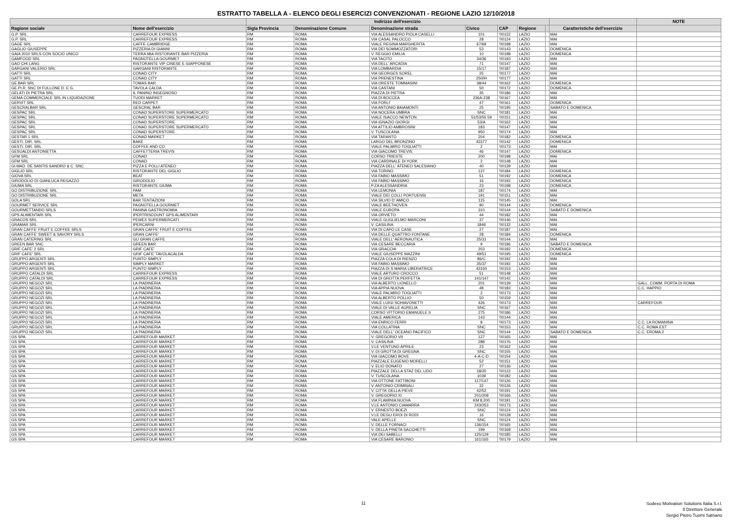ESTRATTO TABELLA A - ELENCO DEGLI ESERCIZI CONVENZIONATI - REGIONE LAZIO 12/10/2018
| | | Indirizzo dell'esercizio | | | | | | | | NOTE |
| --- | --- | --- | --- | --- | --- | --- | --- | --- | --- | --- |
| Ragione sociale | Nome dell'esercizio | Sigla Provincia | Denominazione Comune | Denominazione strada | Civico | CAP | Regione | | Caratteristiche dell'esercizio | |
| G.P. SRL | CARREFOUR EXPRESS | RM | ROMA | VIA ALESSANDRO PIOLA CASELLI | 101 | '00122 | LAZIO | | MAI | |
| G.P. SRL | CARREFOUR EXPRESS | RM | ROMA | VIA CASAL PALOCCO | 28 | '00124 | LAZIO | | MAI | |
| GAGE SRL | CAFFE CAMBRIDGE | RM | ROMA | VIALE REGINA MARGHERITA | 67/69 | '00198 | LAZIO | | MAI | |
| GAGLIO GIUSEPPE | PIZZERIA DI GIANNI | RM | ROMA | VIA DEI SOMMOZZATORI | 53 | '00143 | LAZIO | | DOMENICA | |
| GAIA 2010 SRLS CON SOCIO UNICO | TERRA MIA-RISTORANTE BAR PIZZERIA | RM | ROMA | V. REGGIO EMILIA | 10 | '00198 | LAZIO | | DOMENICA | |
| GAMFOOD SRL | PAGNOTELLA GOURMET | RM | ROMA | VIA TACITO | 34/36 | '00193 | LAZIO | | MAI | |
| GAO CHI LANG | RISTORANTE VIP CINESE E GIAPPONESE | RM | ROMA | VIA DELL' ARCADIA | 71 | '00147 | LAZIO | | MAI | |
| GARGANI VALERIO SRL | GARGANI RISTORANTE | RM | ROMA | VIA LOMBARDIA | 15/17 | '00187 | LAZIO | | MAI | |
| GATTI SRL | CONAD CITY | RM | ROMA | VIA GEORGES SOREL | 25 | '00177 | LAZIO | | MAI | |
| GATTI SRL | CONAD CITY | RM | ROMA | VIA PRENESTINA | 250/H | '00177 | LAZIO | | MAI | |
| GE.BAR SRL | TOMAS BAR | RM | ROMA | VIA ORESTE TOMMASINI | 38/44 | '00162 | LAZIO | | DOMENICA | |
| GE.PI.R. SNC DI FULLONE D. E G. | TAVOLA CALDA | RM | ROMA | VIA CASTANI | 50 | '00172 | LAZIO | | DOMENICA | |
| GELATI DI PIETRA SRL | IL PANINO INGEGNOSO | RM | ROMA | PIAZZA DI PIETRA | 35 | '00186 | LAZIO | | MAI | |
| GEMA COMMERCIALE SRL IN LIQUIDAZIONE | TUODI MARKET | RM | ROMA | VIA DI BOCCEA | 236A-238 | '00167 | LAZIO | | MAI | |
| GERVIT SRL | RED CARPET | RM | ROMA | VIA FORLI' | 47 | '00161 | LAZIO | | DOMENICA | |
| GESCRALBAR SRL | GESCRAL BAR | RM | ROMA | VIA ANTONIO BAIAMONTI | 25 | '00195 | LAZIO | | SABATO E DOMENICA | |
| GESPAC SRL | CONAD SUPERSTORE SUPERMERCATO | RM | ROMA | VIA NOCERA UMBRA | SNC | '00181 | LAZIO | | MAI | |
| GESPAC SRL | CONAD SUPERSTORE SUPERMERCATO | RM | ROMA | VIALE ISACCO NEWTON | 51/53/55 59 | '00151 | LAZIO | | MAI | |
| GESPAC SRL | CONAD SUPERSTORE | RM | ROMA | VIA IGNAZIO GIORGI | 53/A | '00162 | LAZIO | | MAI | |
| GESPAC SRL | CONAD SUPERSTORE SUPERMERCATO | RM | ROMA | VIA ATTILIO AMBROSINI | 183 | '00147 | LAZIO | | MAI | |
| GESPAC SRL | CONAD SUPERSTORE | RM | ROMA | V. TUSCOLANA | 950 | '00174 | LAZIO | | MAI | |
| GESTAR 1 SRL | CONAD MARKET | RM | ROMA | VIA TARANTO | 204 | '00182 | LAZIO | | DOMENICA | |
| GESTI. DIR. SRL | BAKE | RM | ROMA | LARGO DEL BRONZINO | 43377 | '00142 | LAZIO | | DOMENICA | |
| GESTI. DIR. SRL | COFFEE AND CO | RM | ROMA | VIALE PALMIRO TOGLIATTI | 2 | '00173 | LAZIO | | MAI | |
| GESUALDI ANTONIETTA | CAFFETTERIA TREVIS | RM | ROMA | VIA GIACOMO TREVIS | 46 | '00147 | LAZIO | | DOMENICA | |
| GFM SRL | CONAD | RM | ROMA | CORSO TRIESTE | 200 | '00198 | LAZIO | | MAI | |
| GFM SRL | CONAD | RM | ROMA | VIA CARDINALE DI YORK | 2 | '00148 | LAZIO | | MAI | |
| GI.MAD. DE SANTIS SANDRO & C. SNC | PIZZA E POLLI ATENEO | RM | ROMA | PIAZZA DELL' ATENEO SALESIANO | 40 | '00139 | LAZIO | | MAI | |
| GIGLIO SRL | RISTORANTE DEL GIGLIO | RM | ROMA | VIA TORINO | 137 | '00184 | LAZIO | | DOMENICA | |
| GIOVA SRL | BEAT | RM | ROMA | VIA FABIO MASSIMO | 51 | '00192 | LAZIO | | DOMENICA | |
| GIRODOLIO DI GIANLUCA REGAZZO | GIRODOLIO | RM | ROMA | VIA FABIO MASSIMO | 16 | '00192 | LAZIO | | DOMENICA | |
| GIUMA SRL | RISTORANTE GIUMA | RM | ROMA | P.ZA ALESSANDRIA | 23 | '00198 | LAZIO | | DOMENICA | |
| GO DISTRIBUZIONE SRL | PAM | RM | ROMA | VIA LEMONIA | 187 | '00174 | LAZIO | | MAI | |
| GO DISTRIBUZIONE SRL | META | RM | ROMA | VIALE DEI COLLI PORTUENSI | 191 | '00151 | LAZIO | | MAI | |
| GOLA SRL | BAR TENTAZIONI | RM | ROMA | VIA SILVIO D' AMICO | 115 | '00145 | LAZIO | | MAI | |
| GOURMET SERVICE SRL | PAGNOTELLA GOURMET | RM | ROMA | VIALE BEETHOVEN | 90 | '00144 | LAZIO | | DOMENICA | |
| GOURMETTANDO SRLS | PANINA GASTRONOMIA | RM | ROMA | VIALE EUROPA | 310 | '00144 | LAZIO | | SABATO E DOMENICA | |
| GPS ALIMENTARI SRL | IPERTRISCOUNT GPS ALIMENTARI | RM | ROMA | VIA ORVIETO | 44 | '00182 | LAZIO | | MAI | |
| GRACOS SRL | PEWEX SUPERMERCATI | RM | ROMA | VIALE GUGLIELMO MARCONI | 37 | '00146 | LAZIO | | MAI | |
| GRAMAR SRL | IPERCARNI | RM | ROMA | V. CASILINA | 1846 | '00132 | LAZIO | | MAI | |
| GRAN CAFFE' FRUIT E COFFEE SRLS | GRAN CAFFE' FRUIT E COFFEE | RM | ROMA | VIA DI CAPO LE CASE | 27 | '00187 | LAZIO | | MAI | |
| GRAN CAFFE' SWEET & SAVORY SRLS | GRAN CAFFE' | RM | ROMA | VIA DELLE QUATTRO FONTANE | 28 | '00184 | LAZIO | | DOMENICA | |
| GRAN CATERING SRL | GU GRAN CAFFE | RM | ROMA | VIALE DELL' AERONAUTICA | 25/31 | '00144 | LAZIO | | MAI | |
| GREEN BAR SNC | GREEN BAR | RM | ROMA | VIA CESARE BECCARIA | 9 | '00196 | LAZIO | | SABATO E DOMENICA | |
| GRIF CAFE' 2 SRL | GRIF CAFE' | RM | ROMA | VIA GRACCHI | 203 | '00192 | LAZIO | | DOMENICA | |
| GRIF CAFE' SRL | GRIF CAFE' TAVOLACALDA | RM | ROMA | VIALE GIUSEPPE MAZZINI | 49/51 | '00195 | LAZIO | | DOMENICA | |
| GRUPPO ARGENTI SRL | PUNTO SIMPLY | RM | ROMA | PIAZZA COLA DI RIENZO | 86/C | '00192 | LAZIO | | MAI | |
| GRUPPO ARGENTI SRL | SIMPLY MARKET | RM | ROMA | VIA FABIO MASSIMO | 35/37 | '00192 | LAZIO | | MAI | |
| GRUPPO ARGENTI SRL | PUNTO SIMPLY | RM | ROMA | PIAZZA DI S MARIA LIBERATRICE | 43160 | '00153 | LAZIO | | MAI | |
| GRUPPO CATALDI SRL | CARREFOUR EXPRESS | RM | ROMA | VIALE ARTURO CROCCO | 51 | '00148 | LAZIO | | MAI | |
| GRUPPO CATALDI SRL | CARREFOUR EXPRESS | RM | ROMA | VIA DI GROTTA PERFETTA | 141/147 | '00142 | LAZIO | | MAI | |
| GRUPPO NEGOZI SRL | LA PIADINERIA | RM | ROMA | VIA ALBERTO LIONELLO | 201 | '00139 | LAZIO | | MAI | GALL. COMM. PORTA DI ROMA |
| GRUPPO NEGOZI SRL | LA PIADINERIA | RM | ROMA | VIA APPIA NUOVA | 48 | '00183 | LAZIO | | MAI | C.C. HAPPIO |
| GRUPPO NEGOZI SRL | LA PIADINERIA | RM | ROMA | VIALE PALMIRO TOGLIATTI | 2 | '00173 | LAZIO | | MAI | |
| GRUPPO NEGOZI SRL | LA PIADINERIA | RM | ROMA | VIA ALBERTO POLLIO | 50 | '00159 | LAZIO | | MAI | |
| GRUPPO NEGOZI SRL | LA PIADINERIA | RM | ROMA | VIALE LUIGI SCHIAVONETTI | 426 | '00173 | LAZIO | | MAI | CARREFOUR |
| GRUPPO NEGOZI SRL | LA PIADINERIA | RM | ROMA | VIALE DI VALLE AURELIA | SNC | '00167 | LAZIO | | MAI | |
| GRUPPO NEGOZI SRL | LA PIADINERIA | RM | ROMA | CORSO VITTORIO EMANUELE II | 275 | '00186 | LAZIO | | MAI | |
| GRUPPO NEGOZI SRL | LA PIADINERIA | RM | ROMA | VIALE AMERICA | 143 | '00144 | LAZIO | | MAI | |
| GRUPPO NEGOZI SRL | LA PIADINERIA | RM | ROMA | VIA ENRICO FERRI | 8 | '00173 | LAZIO | | MAI | C.C. LA ROMANINA |
| GRUPPO NEGOZI SRL | LA PIADINERIA | RM | ROMA | VIA COLLATINA | SNC | '00153 | LAZIO | | MAI | C.C. ROMA EST |
| GRUPPO NEGOZI SRL | LA PIADINERIA | RM | ROMA | VIALE DELL' OCEANO PACIFICO | SNC | '00144 | LAZIO | | SABATO E DOMENICA | C.C. EROMA 2 |
| GS SPA | CARREFOUR MARKET | RM | ROMA | V. GREGORIO VII | 127 | '00165 | LAZIO | | MAI | |
| GS SPA | CARREFOUR MARKET | RM | ROMA | V. CASILINA | 288 | '00176 | LAZIO | | MAI | |
| GS SPA | CARREFOUR MARKET | RM | ROMA | V.LE VENTUNO APRILE | 23 | '00162 | LAZIO | | MAI | |
| GS SPA | CARREFOUR MARKET | RM | ROMA | V. DI GROTTA DI GREGNA | SNC | '00155 | LAZIO | | MAI | |
| GS SPA | CARREFOUR MARKET | RM | ROMA | VIA GIACOMO BOVE | 4-A-C-D | '00154 | LAZIO | | MAI | |
| GS SPA | CARREFOUR MARKET | RM | ROMA | PIAZZALE EUGENIO MORELLI | 52 | '00151 | LAZIO | | MAI | |
| GS SPA | CARREFOUR MARKET | RM | ROMA | V. ELIO DONATO | 27 | '00136 | LAZIO | | MAI | |
| GS SPA | CARREFOUR MARKET | RM | ROMA | PIAZZALE DELLA STAZ DEL LIDO | 18/20 | '00122 | LAZIO | | MAI | |
| GS SPA | CARREFOUR MARKET | RM | ROMA | V. TUSCOLANA | 1039 | '00182 | LAZIO | | MAI | |
| GS SPA | CARREFOUR MARKET | RM | ROMA | VIA OTTONE FATTIBONI | 117/147 | '00126 | LAZIO | | MAI | |
| GS SPA | CARREFOUR MARKET | RM | ROMA | V. ANTONIO CRIMINALI | 32 | '00126 | LAZIO | | MAI | |
| GS SPA | CARREFOUR MARKET | RM | ROMA | V. CITTA' DELLA PIEVE | 42/52 | '00191 | LAZIO | | MAI | |
| GS SPA | CARREFOUR MARKET | RM | ROMA | V. GREGORIO XI | 201/209 | '00166 | LAZIO | | MAI | |
| GS SPA | CARREFOUR MARKET | RM | ROMA | VIA FLAMINIA NUOVA | KM 8.200 | '00191 | LAZIO | | MAI | |
| GS SPA | CARREFOUR MARKET | RM | ROMA | V.LE ANTONIO CIAMARRA | 243/253 | '00173 | LAZIO | | MAI | |
| GS SPA | CARREFOUR MARKET | RM | ROMA | V. ERNESTO BOEZI | SNC | '00124 | LAZIO | | MAI | |
| GS SPA | CARREFOUR MARKET | RM | ROMA | V.LE DEGLI EROI DI RODI | 16 | '00128 | LAZIO | | MAI | |
| GS SPA | CARREFOUR MARKET | RM | ROMA | VALE APELLE | SNC | '00124 | LAZIO | | MAI | |
| GS SPA | CARREFOUR MARKET | RM | ROMA | V. DELLE FORNACI | 136/154 | '00165 | LAZIO | | MAI | |
| GS SPA | CARREFOUR MARKET | RM | ROMA | V. DELLA PINETA SACCHETTI | 199 | '00168 | LAZIO | | MAI | |
| GS SPA | CARREFOUR MARKET | RM | ROMA | VIA DEI SABELLI | 125/129 | '00185 | LAZIO | | MAI | |
| GS SPA | CARREFOUR MARKET | RM | ROMA | VIA CESARE BARONIO | 161/165 | '00179 | LAZIO | | MAI | |
11
Sodexo Motivation Solutions Italia S.r.l.
Il Direttore Generale
Sergio Pietro Tuomi Satriano